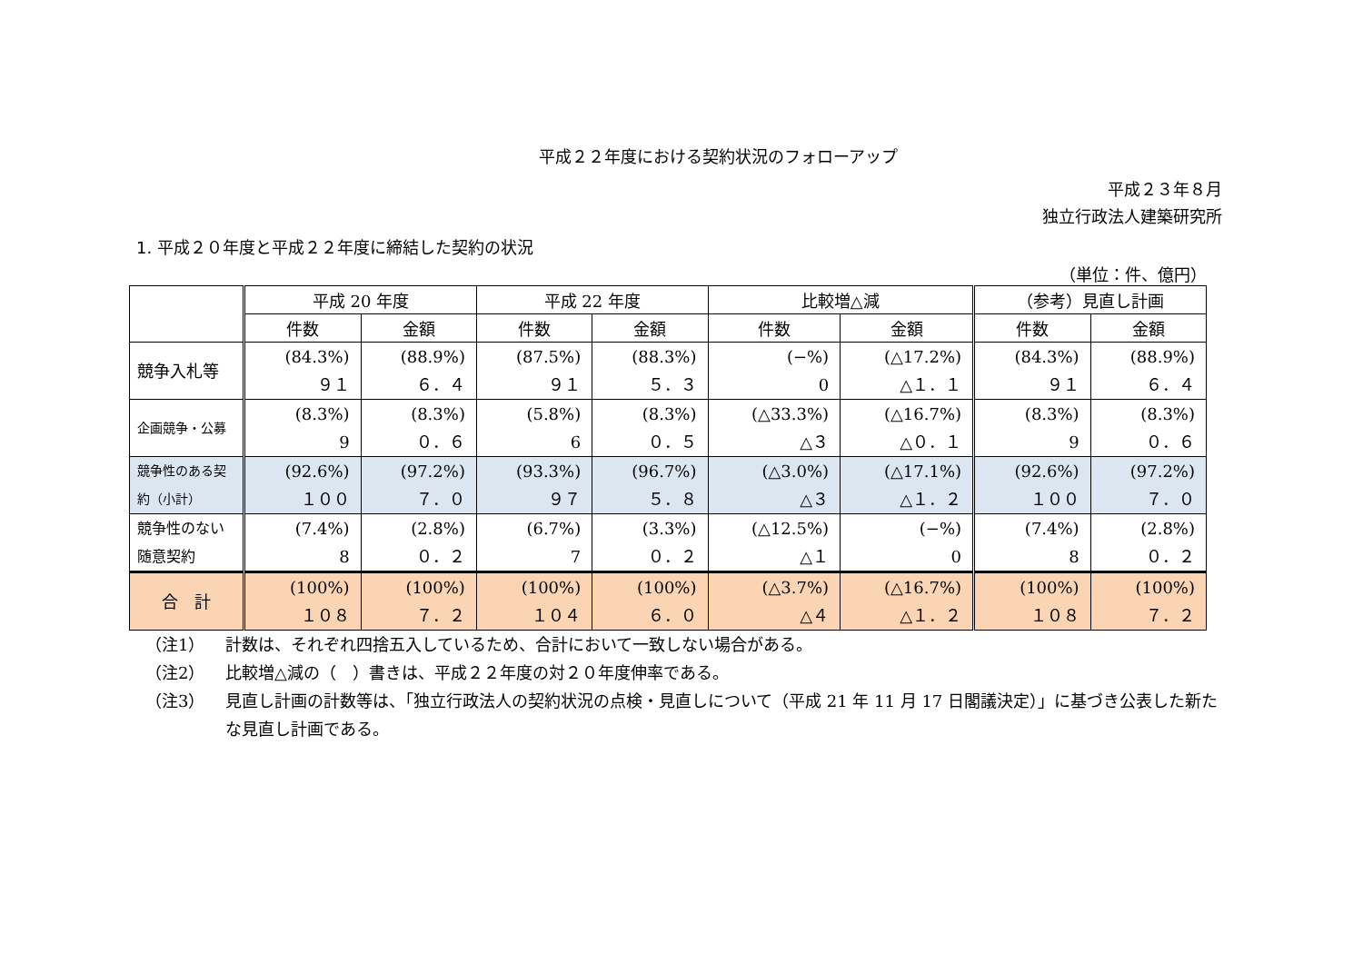平成２２年度における契約状況のフォローアップ
平成２３年８月
独立行政法人建築研究所
1. 平成２０年度と平成２２年度に締結した契約の状況
（単位：件、億円）
| | 平成 20 年度 | | 平成 22 年度 | | 比較増△減 | | （参考）見直し計画 | |
| --- | --- | --- | --- | --- | --- | --- | --- | --- |
| | 件数 | 金額 | 件数 | 金額 | 件数 | 金額 | 件数 | 金額 |
| 競争入札等 | (84.3%) ９１ | (88.9%) ６．４ | (87.5%) ９１ | (88.3%) ５．３ | (−%) 0 | (△17.2%) △１．１ | (84.3%) ９１ | (88.9%) ６．４ |
| 企画競争・公募 | (8.3%) 9 | (8.3%) ０．６ | (5.8%) 6 | (8.3%) ０．５ | (△33.3%) △３ | (△16.7%) △０．１ | (8.3%) 9 | (8.3%) ０．６ |
| 競争性のある契約（小計） | (92.6%) １００ | (97.2%) ７．０ | (93.3%) ９７ | (96.7%) ５．８ | (△3.0%) △３ | (△17.1%) △１．２ | (92.6%) １００ | (97.2%) ７．０ |
| 競争性のない随意契約 | (7.4%) 8 | (2.8%) ０．２ | (6.7%) 7 | (3.3%) ０．２ | (△12.5%) △１ | (−%) 0 | (7.4%) 8 | (2.8%) ０．２ |
| 合 計 | (100%) １０８ | (100%) ７．２ | (100%) １０４ | (100%) ６．０ | (△3.7%) △４ | (△16.7%) △１．２ | (100%) １０８ | (100%) ７．２ |
（注1） 計数は、それぞれ四捨五入しているため、合計において一致しない場合がある。
（注2） 比較増△減の（　）書きは、平成２２年度の対２０年度伸率である。
（注3） 見直し計画の計数等は、「独立行政法人の契約状況の点検・見直しについて（平成 21 年 11 月 17 日閣議決定）」に基づき公表した新たな見直し計画である。